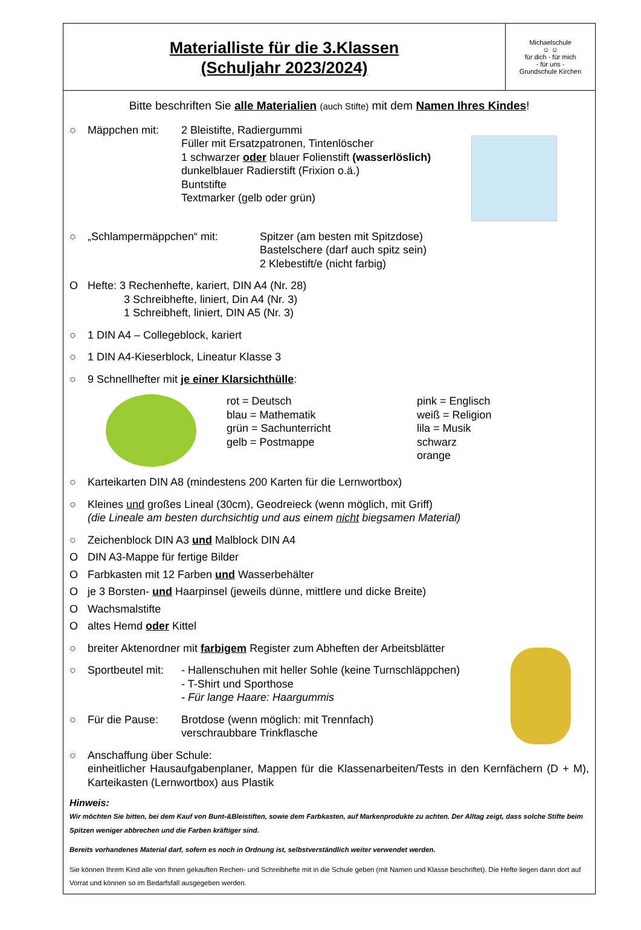Materialliste für die 3.Klassen
(Schuljahr 2023/2024)
Michaelschule
☺ ☺
für dich - für mich
- für uns -
Grundschule Kirchen
Bitte beschriften Sie alle Materialien (auch Stifte) mit dem Namen Ihres Kindes!
○ Mäppchen mit: 2 Bleistifte, Radiergummi
Füller mit Ersatzpatronen, Tintenlöscher
1 schwarzer oder blauer Folienstift (wasserlöslich)
dunkelblauer Radierstift (Frixion o.ä.)
Buntstifte
Textmarker (gelb oder grün)
○ „Schlampermäppchen“ mit: Spitzer (am besten mit Spitzdose)
Bastelschere (darf auch spitz sein)
2 Klebestift/e (nicht farbig)
O Hefte: 3 Rechenhefte, kariert, DIN A4 (Nr. 28)
3 Schreibhefte, liniert, Din A4 (Nr. 3)
1 Schreibheft, liniert, DIN A5 (Nr. 3)
○ 1 DIN A4 – Collegeblock, kariert
○ 1 DIN A4-Kieserblock, Lineatur Klasse 3
○ 9 Schnellhefter mit je einer Klarsichthülle:
rot = Deutsch
blau = Mathematik
grün = Sachunterricht
gelb = Postmappe
pink = Englisch
weiß = Religion
lila = Musik
schwarz
orange
○ Karteikarten DIN A8 (mindestens 200 Karten für die Lernwortbox)
○ Kleines und großes Lineal (30cm), Geodreieck (wenn möglich, mit Griff)
(die Lineale am besten durchsichtig und aus einem nicht biegsamen Material)
○ Zeichenblock DIN A3 und Malblock DIN A4
O DIN A3-Mappe für fertige Bilder
O Farbkasten mit 12 Farben und Wasserbehälter
O je 3 Borsten- und Haarpinsel (jeweils dünne, mittlere und dicke Breite)
O Wachsmalstifte
O altes Hemd oder Kittel
○ breiter Aktenordner mit farbigem Register zum Abheften der Arbeitsblätter
○ Sportbeutel mit:
- Hallenschuhen mit heller Sohle (keine Turnschläppchen)
- T-Shirt und Sporthose
- Für lange Haare: Haargummis
○ Für die Pause: Brotdose (wenn möglich: mit Trennfach)
verschraubbare Trinkflasche
○ Anschaffung über Schule:
einheitlicher Hausaufgabenplaner, Mappen für die Klassenarbeiten/Tests in den Kernfächern (D + M), Karteikasten (Lernwortbox) aus Plastik
Hinweis:
Wir möchten Sie bitten, bei dem Kauf von Bunt-&Bleistiften, sowie dem Farbkasten, auf Markenprodukte zu achten. Der Alltag zeigt, dass solche Stifte beim Spitzen weniger abbrechen und die Farben kräftiger sind.
Bereits vorhandenes Material darf, sofern es noch in Ordnung ist, selbstverständlich weiter verwendet werden.
Sie können Ihrem Kind alle von Ihnen gekauften Rechen- und Schreibhefte mit in die Schule geben (mit Namen und Klasse beschriftet). Die Hefte liegen dann dort auf Vorrat und können so im Bedarfsfall ausgegeben werden.